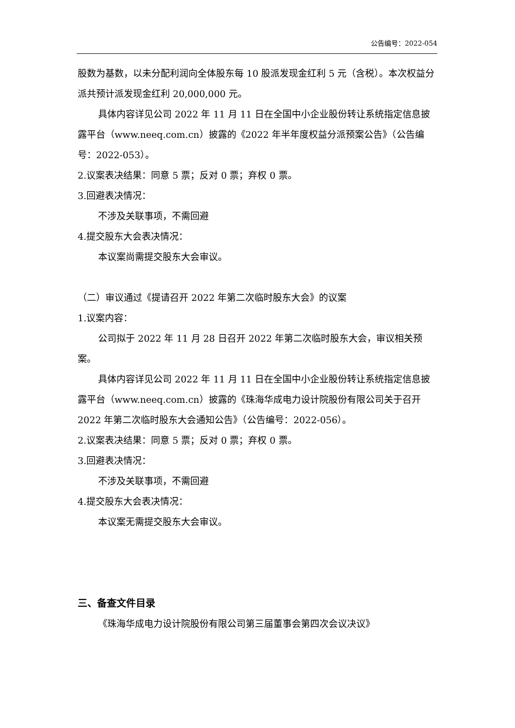公告编号：2022-054
股数为基数，以未分配利润向全体股东每 10 股派发现金红利 5 元（含税）。本次权益分派共预计派发现金红利 20,000,000 元。
具体内容详见公司 2022 年 11 月 11 日在全国中小企业股份转让系统指定信息披露平台（www.neeq.com.cn）披露的《2022 年半年度权益分派预案公告》（公告编号：2022-053）。
2.议案表决结果：同意 5 票；反对 0 票；弃权 0 票。
3.回避表决情况：
不涉及关联事项，不需回避
4.提交股东大会表决情况：
本议案尚需提交股东大会审议。
（二）审议通过《提请召开 2022 年第二次临时股东大会》的议案
1.议案内容：
公司拟于 2022 年 11 月 28 日召开 2022 年第二次临时股东大会，审议相关预案。
具体内容详见公司 2022 年 11 月 11 日在全国中小企业股份转让系统指定信息披露平台（www.neeq.com.cn）披露的《珠海华成电力设计院股份有限公司关于召开 2022 年第二次临时股东大会通知公告》（公告编号：2022-056）。
2.议案表决结果：同意 5 票；反对 0 票；弃权 0 票。
3.回避表决情况：
不涉及关联事项，不需回避
4.提交股东大会表决情况：
本议案无需提交股东大会审议。
三、备查文件目录
《珠海华成电力设计院股份有限公司第三届董事会第四次会议决议》